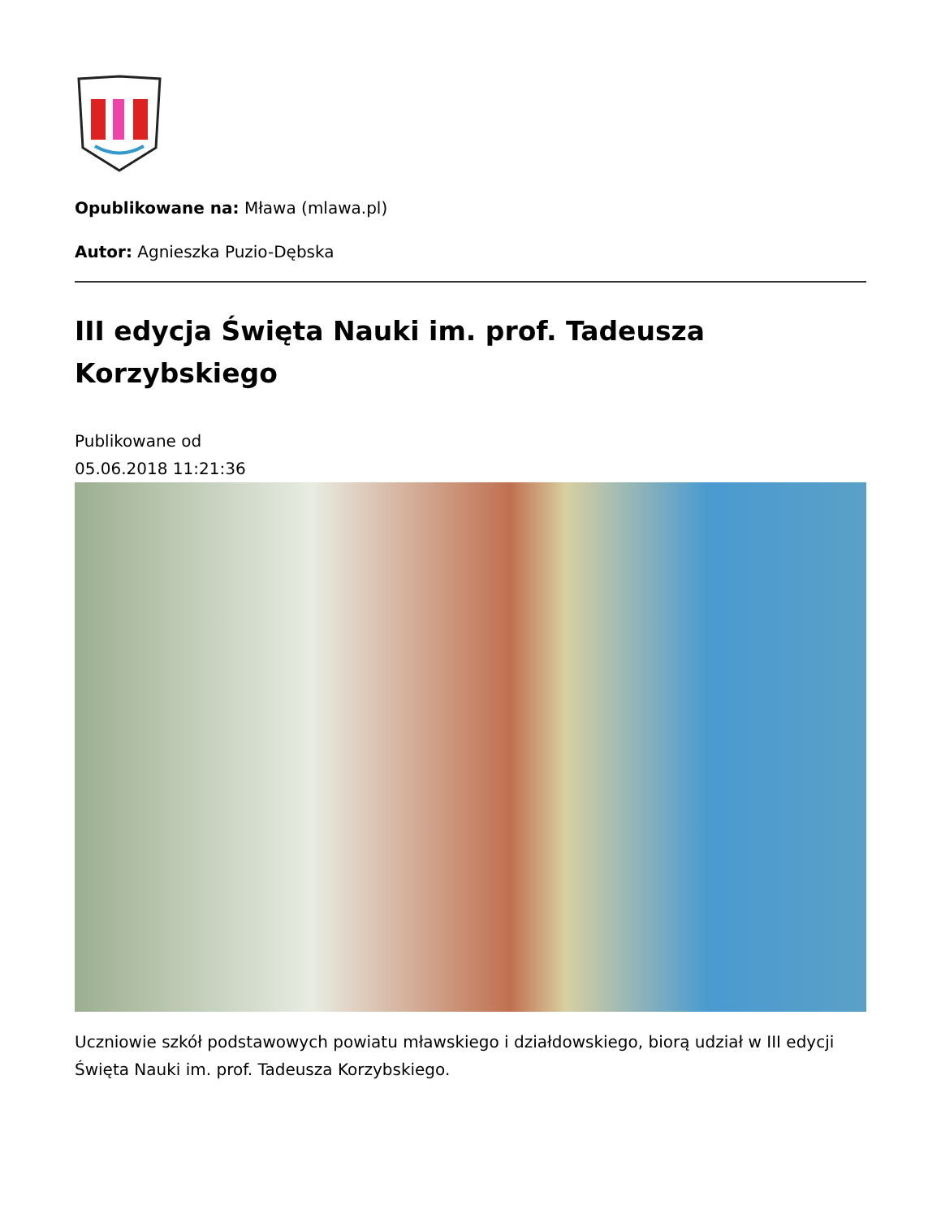Opublikowane na: Mława (mlawa.pl)
Autor: Agnieszka Puzio-Dębska
III edycja Święta Nauki im. prof. Tadeusza Korzybskiego
Publikowane od
05.06.2018 11:21:36
Uczniowie szkół podstawowych powiatu mławskiego i działdowskiego, biorą udział w III edycji Święta Nauki im. prof. Tadeusza Korzybskiego.